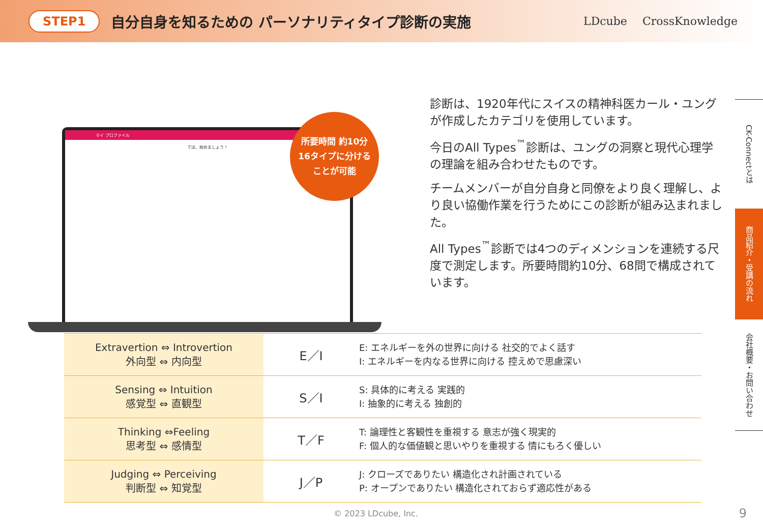STEP1
自分自身を知るための パーソナリティタイプ診断の実施
LDcube CrossKnowledge
マイ プロファイル
では、始めましょう！
所要時間 約10分
16タイプに分ける
ことが可能
診断は、1920年代にスイスの精神科医カール・ユングが作成したカテゴリを使用しています。
今日のAll Types<sup>™</sup>診断は、ユングの洞察と現代心理学の理論を組み合わせたものです。
チームメンバーが自分自身と同僚をより良く理解し、より良い協働作業を行うためにこの診断が組み込まれました。
All Types<sup>™</sup>診断では4つのディメンションを連続する尺度で測定します。所要時間約10分、68問で構成されています。
| Extravertion ⇔ Introvertion 外向型 ⇔ 内向型 | E／I | E: エネルギーを外の世界に向ける 社交的でよく話す I: エネルギーを内なる世界に向ける 控えめで思慮深い |
| Sensing ⇔ Intuition 感覚型 ⇔ 直観型 | S／I | S: 具体的に考える 実践的 I: 抽象的に考える 独創的 |
| Thinking ⇔Feeling 思考型 ⇔ 感情型 | T／F | T: 論理性と客観性を重視する 意志が強く現実的 F: 個人的な価値観と思いやりを重視する 情にもろく優しい |
| Judging ⇔ Perceiving 判断型 ⇔ 知覚型 | J／P | J: クローズでありたい 構造化され計画されている P: オープンでありたい 構造化されておらず適応性がある |
CK-Connectとは
商品紹介・受講の流れ
会社概要・お問い合わせ
© 2023 LDcube, Inc. 9